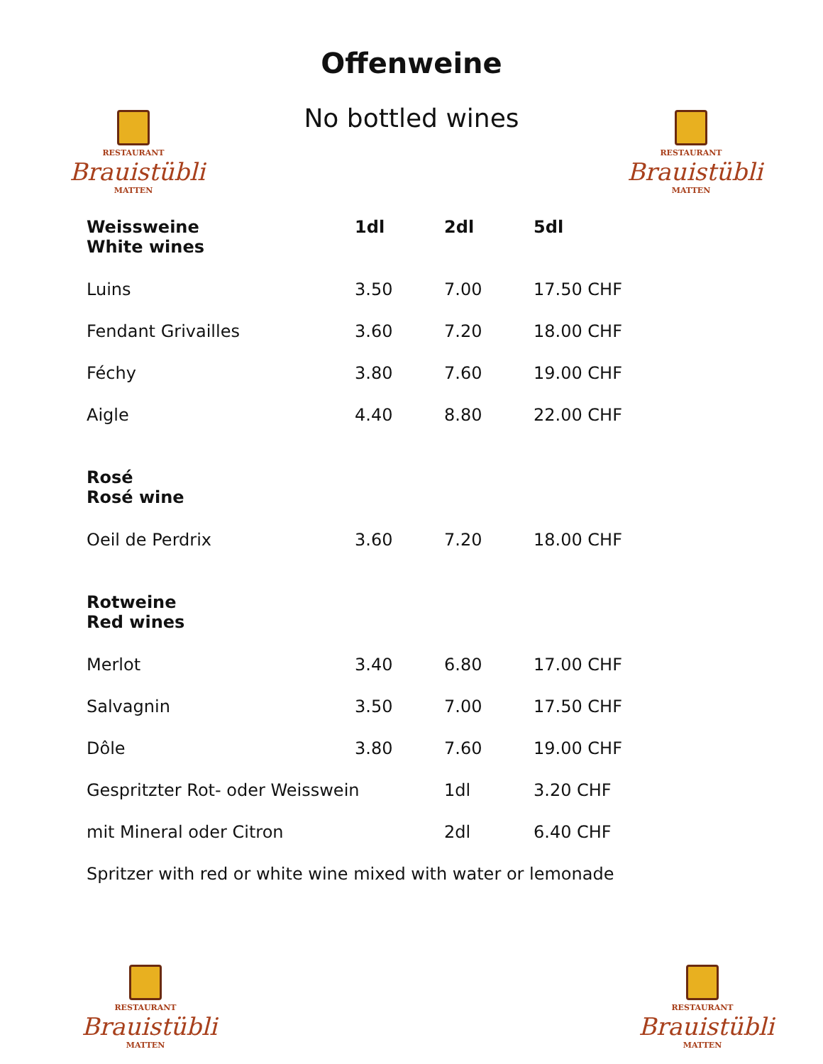Offenweine
No bottled wines
RESTAURANT
Brauistübli
MATTEN
RESTAURANT
Brauistübli
MATTEN
| Weissweine White wines | 1dl | 2dl | 5dl |
| --- | --- | --- | --- |
| Luins | 3.50 | 7.00 | 17.50 CHF |
| Fendant Grivailles | 3.60 | 7.20 | 18.00 CHF |
| Féchy | 3.80 | 7.60 | 19.00 CHF |
| Aigle | 4.40 | 8.80 | 22.00 CHF |
| Rosé Rosé wine | | | |
| Oeil de Perdrix | 3.60 | 7.20 | 18.00 CHF |
| Rotweine Red wines | | | |
| Merlot | 3.40 | 6.80 | 17.00 CHF |
| Salvagnin | 3.50 | 7.00 | 17.50 CHF |
| Dôle | 3.80 | 7.60 | 19.00 CHF |
| Gespritzter Rot- oder Weisswein | | 1dl | 3.20 CHF |
| mit Mineral oder Citron | | 2dl | 6.40 CHF |
| Spritzer with red or white wine mixed with water or lemonade | | | |
RESTAURANT
Brauistübli
MATTEN
RESTAURANT
Brauistübli
MATTEN